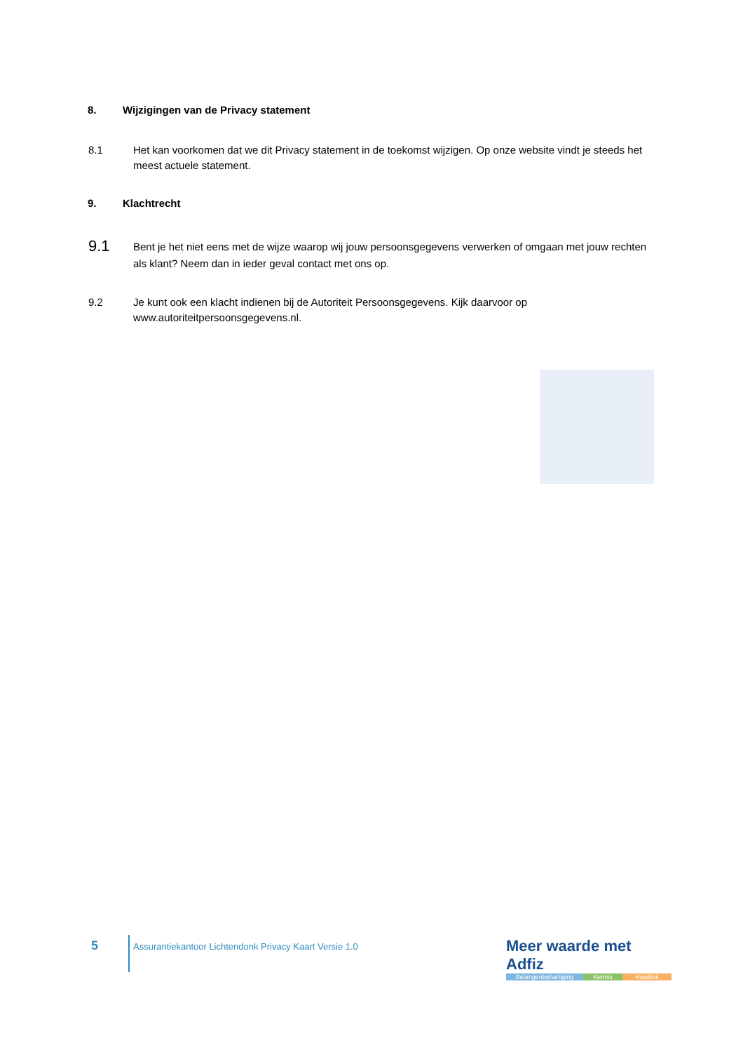8. Wijzigingen van de Privacy statement
8.1
Het kan voorkomen dat we dit Privacy statement in de toekomst wijzigen. Op onze website vindt je steeds het meest actuele statement.
9. Klachtrecht
9.1
Bent je het niet eens met de wijze waarop wij jouw persoonsgegevens verwerken of omgaan met jouw rechten als klant? Neem dan in ieder geval contact met ons op.
9.2
Je kunt ook een klacht indienen bij de Autoriteit Persoonsgegevens. Kijk daarvoor op www.autoriteitpersoonsgegevens.nl.
5
Assurantiekantoor Lichtendonk Privacy Kaart Versie 1.0
Meer waarde met Adfiz
Belangenbehartiging Kennis Kwaliteit